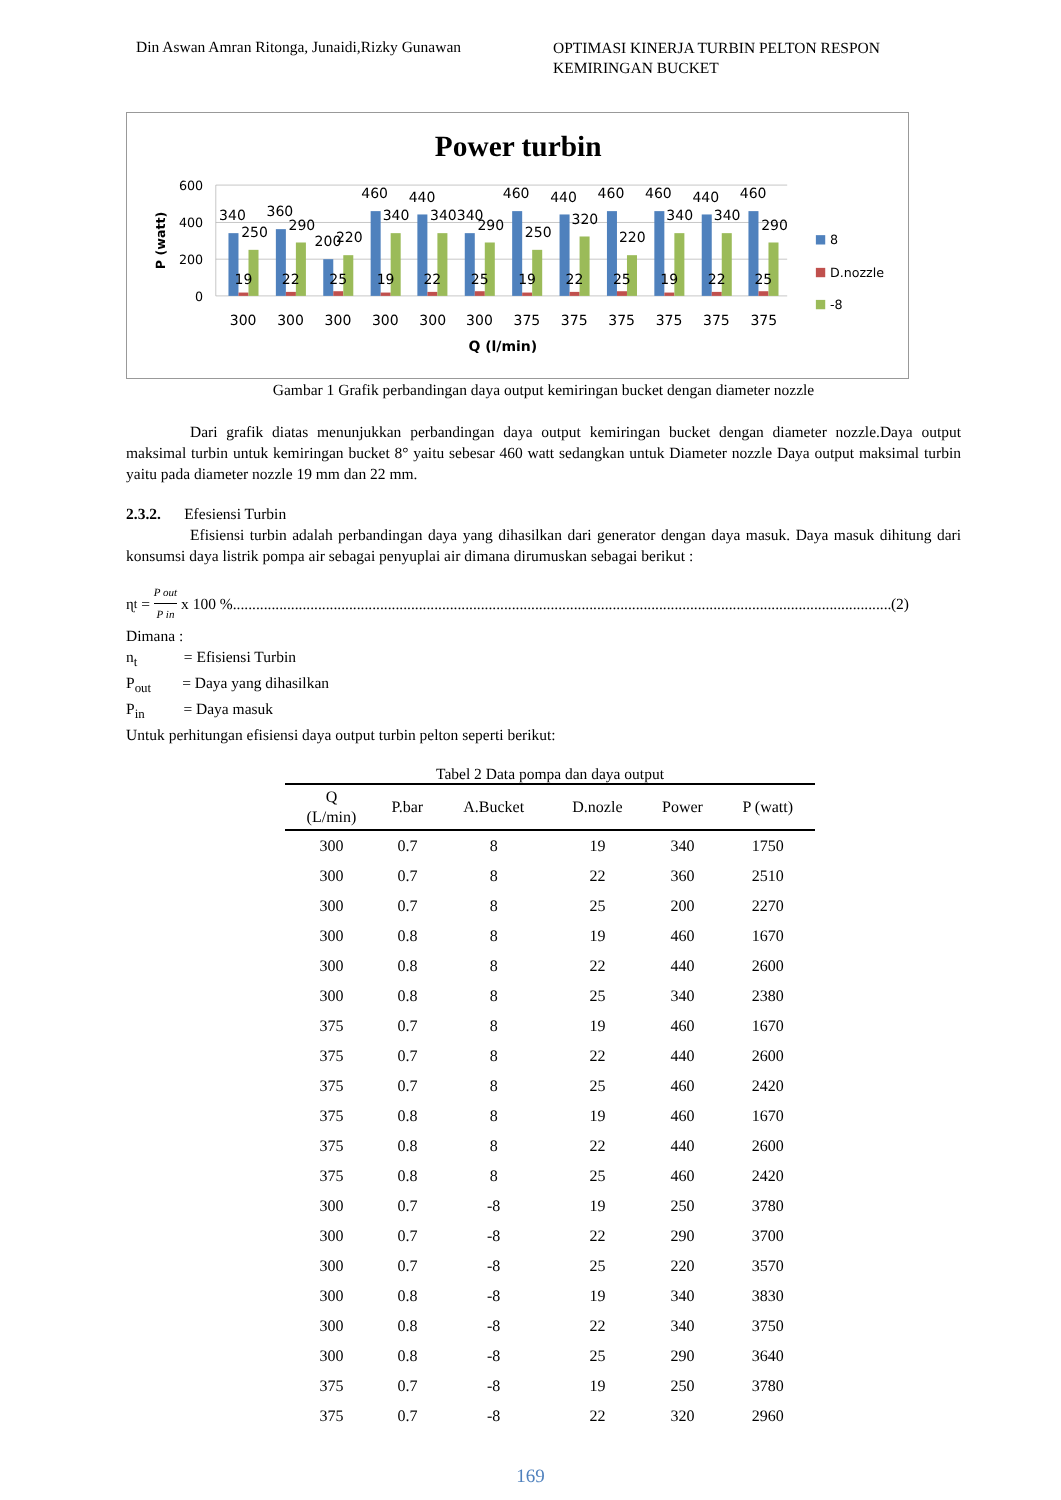Din Aswan Amran Ritonga, Junaidi,Rizky Gunawan
OPTIMASI KINERJA TURBIN PELTON RESPON KEMIRINGAN BUCKET
Power turbin
600
400
200
0
P (watt)
340
360
200
460
440
340340
460
440
460
460
440
460
250
290
220
340
290
250
320
220
340
340
290
19
22
25
19
22
25
19
22
25
19
22
25
300
300
300
300
300
300
375
375
375
375
375
375
Q (l/min)
8
D.nozzle
-8
Gambar 1 Grafik perbandingan daya output kemiringan bucket dengan diameter nozzle
Dari grafik diatas menunjukkan perbandingan daya output kemiringan bucket dengan diameter nozzle.Daya output maksimal turbin untuk kemiringan bucket 8° yaitu sebesar 460 watt sedangkan untuk Diameter nozzle Daya output maksimal turbin yaitu pada diameter nozzle 19 mm dan 22 mm.
2.3.2. Efesiensi Turbin
Efisiensi turbin adalah perbandingan daya yang dihasilkan dari generator dengan daya masuk. Daya masuk dihitung dari konsumsi daya listrik pompa air sebagai penyuplai air dimana dirumuskan sebagai berikut :
ɳ<sub>t</sub> = P out P in x 100 %.......................................................................................................................................................................... (2)
Dimana :
n<sub>t</sub> = Efisiensi Turbin
P<sub>out</sub> = Daya yang dihasilkan
P<sub>in</sub> = Daya masuk
Untuk perhitungan efisiensi daya output turbin pelton seperti berikut:
Tabel 2 Data pompa dan daya output
| Q (L/min) | P.bar | A.Bucket | D.nozle | Power | P (watt) |
| --- | --- | --- | --- | --- | --- |
| 300 | 0.7 | 8 | 19 | 340 | 1750 |
| 300 | 0.7 | 8 | 22 | 360 | 2510 |
| 300 | 0.7 | 8 | 25 | 200 | 2270 |
| 300 | 0.8 | 8 | 19 | 460 | 1670 |
| 300 | 0.8 | 8 | 22 | 440 | 2600 |
| 300 | 0.8 | 8 | 25 | 340 | 2380 |
| 375 | 0.7 | 8 | 19 | 460 | 1670 |
| 375 | 0.7 | 8 | 22 | 440 | 2600 |
| 375 | 0.7 | 8 | 25 | 460 | 2420 |
| 375 | 0.8 | 8 | 19 | 460 | 1670 |
| 375 | 0.8 | 8 | 22 | 440 | 2600 |
| 375 | 0.8 | 8 | 25 | 460 | 2420 |
| 300 | 0.7 | -8 | 19 | 250 | 3780 |
| 300 | 0.7 | -8 | 22 | 290 | 3700 |
| 300 | 0.7 | -8 | 25 | 220 | 3570 |
| 300 | 0.8 | -8 | 19 | 340 | 3830 |
| 300 | 0.8 | -8 | 22 | 340 | 3750 |
| 300 | 0.8 | -8 | 25 | 290 | 3640 |
| 375 | 0.7 | -8 | 19 | 250 | 3780 |
| 375 | 0.7 | -8 | 22 | 320 | 2960 |
169